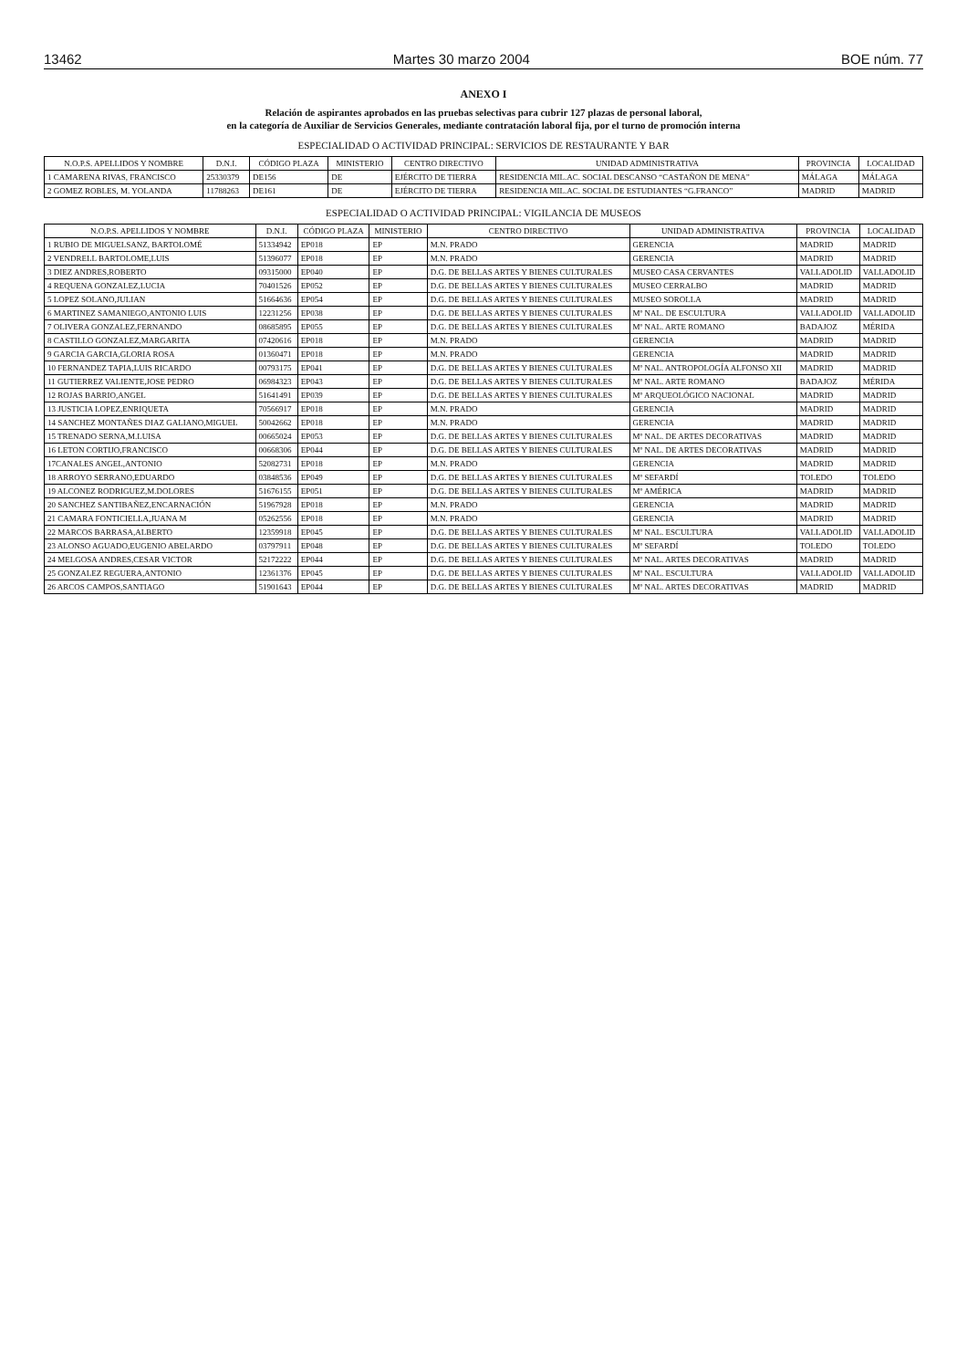13462 Martes 30 marzo 2004 BOE núm. 77
ANEXO I
Relación de aspirantes aprobados en las pruebas selectivas para cubrir 127 plazas de personal laboral,
en la categoría de Auxiliar de Servicios Generales, mediante contratación laboral fija, por el turno de promoción interna
ESPECIALIDAD O ACTIVIDAD PRINCIPAL: SERVICIOS DE RESTAURANTE Y BAR
| N.O.P.S. APELLIDOS Y NOMBRE | D.N.I. | CÓDIGO PLAZA | MINISTERIO | CENTRO DIRECTIVO | UNIDAD ADMINISTRATIVA | PROVINCIA | LOCALIDAD |
| --- | --- | --- | --- | --- | --- | --- | --- |
| 1 CAMARENA RIVAS, FRANCISCO | 25330379 | DE156 | DE | EJÉRCITO DE TIERRA | RESIDENCIA MIL.AC. SOCIAL DESCANSO “CASTAÑON DE MENA” | MÁLAGA | MÁLAGA |
| 2 GOMEZ ROBLES, M. YOLANDA | 11788263 | DE161 | DE | EJÉRCITO DE TIERRA | RESIDENCIA MIL.AC. SOCIAL DE ESTUDIANTES “G.FRANCO” | MADRID | MADRID |
ESPECIALIDAD O ACTIVIDAD PRINCIPAL: VIGILANCIA DE MUSEOS
| N.O.P.S. APELLIDOS Y NOMBRE | D.N.I. | CÓDIGO PLAZA | MINISTERIO | CENTRO DIRECTIVO | UNIDAD ADMINISTRATIVA | PROVINCIA | LOCALIDAD |
| --- | --- | --- | --- | --- | --- | --- | --- |
| 1 RUBIO DE MIGUELSANZ, BARTOLOMÉ | 51334942 | EP018 | EP | M.N. PRADO | GERENCIA | MADRID | MADRID |
| 2 VENDRELL BARTOLOME,LUIS | 51396077 | EP018 | EP | M.N. PRADO | GERENCIA | MADRID | MADRID |
| 3 DIEZ ANDRES,ROBERTO | 09315000 | EP040 | EP | D.G. DE BELLAS ARTES Y BIENES CULTURALES | MUSEO CASA CERVANTES | VALLADOLID | VALLADOLID |
| 4 REQUENA GONZALEZ,LUCIA | 70401526 | EP052 | EP | D.G. DE BELLAS ARTES Y BIENES CULTURALES | MUSEO CERRALBO | MADRID | MADRID |
| 5 LOPEZ SOLANO,JULIAN | 51664636 | EP054 | EP | D.G. DE BELLAS ARTES Y BIENES CULTURALES | MUSEO SOROLLA | MADRID | MADRID |
| 6 MARTINEZ SAMANIEGO,ANTONIO LUIS | 12231256 | EP038 | EP | D.G. DE BELLAS ARTES Y BIENES CULTURALES | Mº NAL. DE ESCULTURA | VALLADOLID | VALLADOLID |
| 7 OLIVERA GONZALEZ,FERNANDO | 08685895 | EP055 | EP | D.G. DE BELLAS ARTES Y BIENES CULTURALES | Mº NAL. ARTE ROMANO | BADAJOZ | MÉRIDA |
| 8 CASTILLO GONZALEZ,MARGARITA | 07420616 | EP018 | EP | M.N. PRADO | GERENCIA | MADRID | MADRID |
| 9 GARCIA GARCIA,GLORIA ROSA | 01360471 | EP018 | EP | M.N. PRADO | GERENCIA | MADRID | MADRID |
| 10 FERNANDEZ TAPIA,LUIS RICARDO | 00793175 | EP041 | EP | D.G. DE BELLAS ARTES Y BIENES CULTURALES | Mº NAL. ANTROPOLOGÍA ALFONSO XII | MADRID | MADRID |
| 11 GUTIERREZ VALIENTE,JOSE PEDRO | 06984323 | EP043 | EP | D.G. DE BELLAS ARTES Y BIENES CULTURALES | Mº NAL. ARTE ROMANO | BADAJOZ | MÉRIDA |
| 12 ROJAS BARRIO,ANGEL | 51641491 | EP039 | EP | D.G. DE BELLAS ARTES Y BIENES CULTURALES | Mº ARQUEOLÓGICO NACIONAL | MADRID | MADRID |
| 13 JUSTICIA LOPEZ,ENRIQUETA | 70566917 | EP018 | EP | M.N. PRADO | GERENCIA | MADRID | MADRID |
| 14 SANCHEZ MONTAÑES DIAZ GALIANO,MIGUEL | 50042662 | EP018 | EP | M.N. PRADO | GERENCIA | MADRID | MADRID |
| 15 TRENADO SERNA,M.LUISA | 00665024 | EP053 | EP | D.G. DE BELLAS ARTES Y BIENES CULTURALES | Mº NAL. DE ARTES DECORATIVAS | MADRID | MADRID |
| 16 LETON CORTIJO,FRANCISCO | 00668306 | EP044 | EP | D.G. DE BELLAS ARTES Y BIENES CULTURALES | Mº NAL. DE ARTES DECORATIVAS | MADRID | MADRID |
| 17CANALES ANGEL,ANTONIO | 52082731 | EP018 | EP | M.N. PRADO | GERENCIA | MADRID | MADRID |
| 18 ARROYO SERRANO,EDUARDO | 03848536 | EP049 | EP | D.G. DE BELLAS ARTES Y BIENES CULTURALES | Mº SEFARDÍ | TOLEDO | TOLEDO |
| 19 ALCONEZ RODRIGUEZ,M.DOLORES | 51676155 | EP051 | EP | D.G. DE BELLAS ARTES Y BIENES CULTURALES | Mº AMÉRICA | MADRID | MADRID |
| 20 SANCHEZ SANTIBAÑEZ,ENCARNACIÓN | 51967928 | EP018 | EP | M.N. PRADO | GERENCIA | MADRID | MADRID |
| 21 CAMARA FONTICIELLA,JUANA M | 05262556 | EP018 | EP | M.N. PRADO | GERENCIA | MADRID | MADRID |
| 22 MARCOS BARRASA,ALBERTO | 12359918 | EP045 | EP | D.G. DE BELLAS ARTES Y BIENES CULTURALES | Mº NAL. ESCULTURA | VALLADOLID | VALLADOLID |
| 23 ALONSO AGUADO,EUGENIO ABELARDO | 03797911 | EP048 | EP | D.G. DE BELLAS ARTES Y BIENES CULTURALES | Mº SEFARDÍ | TOLEDO | TOLEDO |
| 24 MELGOSA ANDRES,CESAR VICTOR | 52172222 | EP044 | EP | D.G. DE BELLAS ARTES Y BIENES CULTURALES | Mº NAL. ARTES DECORATIVAS | MADRID | MADRID |
| 25 GONZALEZ REGUERA,ANTONIO | 12361376 | EP045 | EP | D.G. DE BELLAS ARTES Y BIENES CULTURALES | Mº NAL. ESCULTURA | VALLADOLID | VALLADOLID |
| 26 ARCOS CAMPOS,SANTIAGO | 51901643 | EP044 | EP | D.G. DE BELLAS ARTES Y BIENES CULTURALES | Mº NAL. ARTES DECORATIVAS | MADRID | MADRID |